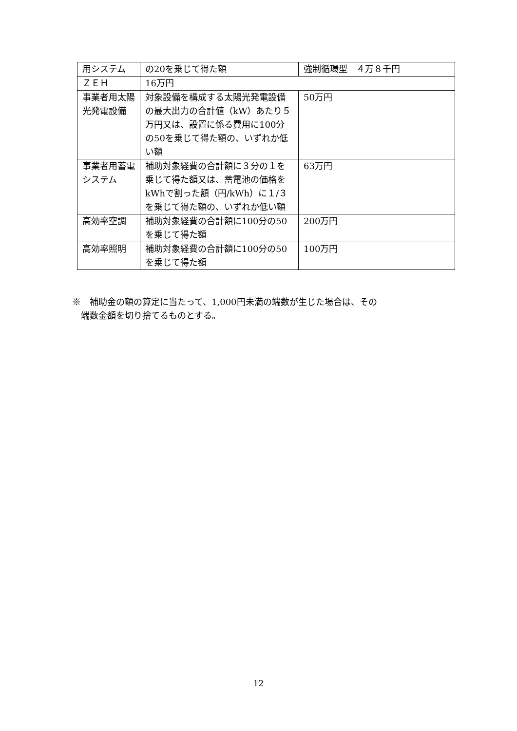| 用システム | の20を乗じて得た額 | 強制循環型 ４万８千円 |
| ＺＥＨ | 16万円 | |
| 事業者用太陽光発電設備 | 対象設備を構成する太陽光発電設備の最大出力の合計値（kW）あたり５万円又は、設置に係る費用に100分の50を乗じて得た額の、いずれか低い額 | 50万円 |
| 事業者用蓄電システム | 補助対象経費の合計額に３分の１を乗じて得た額又は、蓄電池の価格をkWhで割った額（円/kWh）に１/３を乗じて得た額の、いずれか低い額 | 63万円 |
| 高効率空調 | 補助対象経費の合計額に100分の50を乗じて得た額 | 200万円 |
| 高効率照明 | 補助対象経費の合計額に100分の50を乗じて得た額 | 100万円 |
※　補助金の額の算定に当たって、1,000円未満の端数が生じた場合は、その
　端数金額を切り捨てるものとする。
12